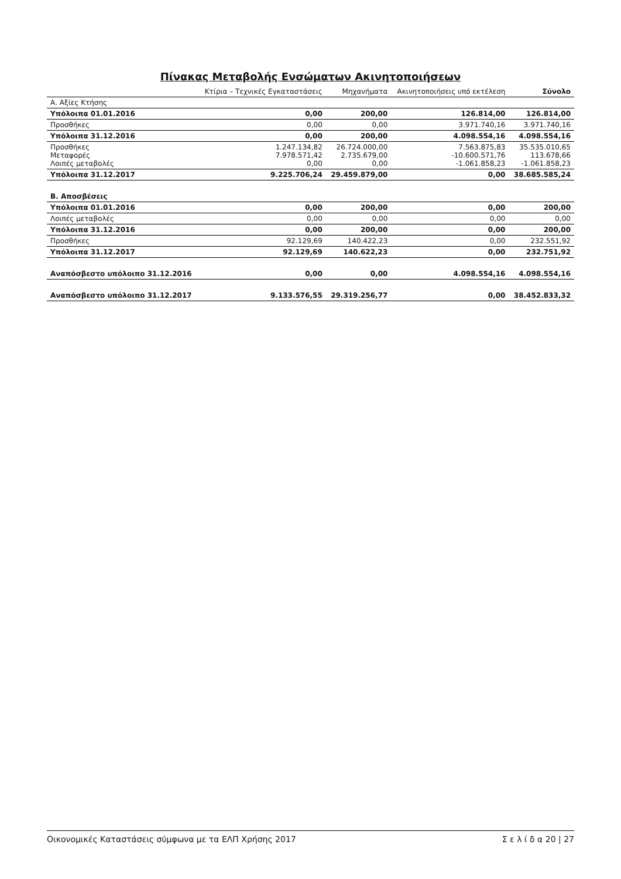Πίνακας Μεταβολής Ενσώματων Ακινητοποιήσεων
| | Κτίρια – Τεχνικές Εγκαταστάσεις | Μηχανήματα | Ακινητοποιήσεις υπό εκτέλεση | Σύνολο |
| --- | --- | --- | --- | --- |
| Α. Αξίες Κτήσης | | | | |
| Υπόλοιπα 01.01.2016 | 0,00 | 200,00 | 126.814,00 | 126.814,00 |
| Προσθήκες | 0,00 | 0,00 | 3.971.740,16 | 3.971.740,16 |
| Υπόλοιπα 31.12.2016 | 0,00 | 200,00 | 4.098.554,16 | 4.098.554,16 |
| Προσθήκες Μεταφορές Λοιπές μεταβολές | 1.247.134,82 7.978.571,42 0,00 | 26.724.000,00 2.735.679,00 0,00 | 7.563.875,83 -10.600.571,76 -1.061.858,23 | 35.535.010,65 113.678,66 -1.061.858,23 |
| Υπόλοιπα 31.12.2017 | 9.225.706,24 | 29.459.879,00 | 0,00 | 38.685.585,24 |
| Β. Αποσβέσεις | | | | |
| Υπόλοιπα 01.01.2016 | 0,00 | 200,00 | 0,00 | 200,00 |
| Λοιπές μεταβολές | 0,00 | 0,00 | 0,00 | 0,00 |
| Υπόλοιπα 31.12.2016 | 0,00 | 200,00 | 0,00 | 200,00 |
| Προσθήκες | 92.129,69 | 140.422,23 | 0,00 | 232.551,92 |
| Υπόλοιπα 31.12.2017 | 92.129,69 | 140.622,23 | 0,00 | 232.751,92 |
| Αναπόσβεστο υπόλοιπο 31.12.2016 | 0,00 | 0,00 | 4.098.554,16 | 4.098.554,16 |
| Αναπόσβεστο υπόλοιπο 31.12.2017 | 9.133.576,55 | 29.319.256,77 | 0,00 | 38.452.833,32 |
Οικονομικές Καταστάσεις σύμφωνα με τα ΕΛΠ Χρήσης 2017 Σ ε λ ί δ α 20 | 27